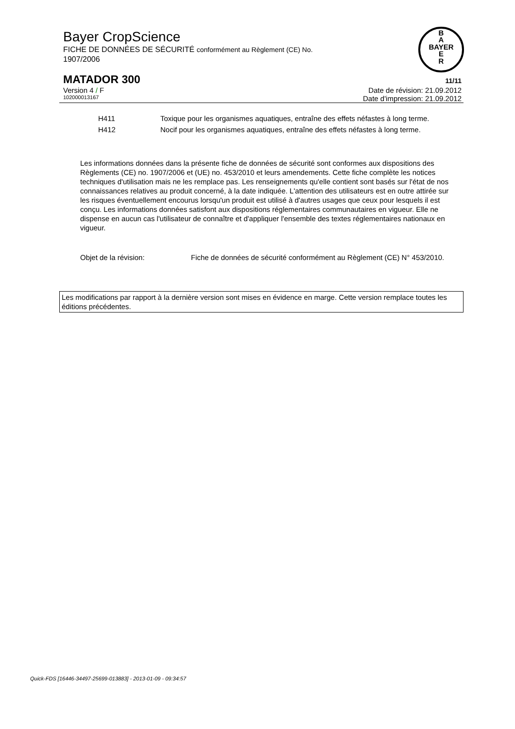Bayer CropScience
FICHE DE DONNÉES DE SÉCURITÉ conformément au Règlement (CE) No.
1907/2006
B
A
BAYER
E
R
MATADOR 300 11/11
Version 4 / F Date de révision: 21.09.2012
102000013167 Date d'impression: 21.09.2012
H411 Toxique pour les organismes aquatiques, entraîne des effets néfastes à long terme.
H412 Nocif pour les organismes aquatiques, entraîne des effets néfastes à long terme.
Les informations données dans la présente fiche de données de sécurité sont conformes aux dispositions des Règlements (CE) no. 1907/2006 et (UE) no. 453/2010 et leurs amendements. Cette fiche complète les notices techniques d'utilisation mais ne les remplace pas. Les renseignements qu'elle contient sont basés sur l'état de nos connaissances relatives au produit concerné, à la date indiquée. L'attention des utilisateurs est en outre attirée sur les risques éventuellement encourus lorsqu'un produit est utilisé à d'autres usages que ceux pour lesquels il est conçu. Les informations données satisfont aux dispositions réglementaires communautaires en vigueur. Elle ne dispense en aucun cas l'utilisateur de connaître et d'appliquer l'ensemble des textes réglementaires nationaux en vigueur.
Objet de la révision: Fiche de données de sécurité conformément au Règlement (CE) N° 453/2010.
Les modifications par rapport à la dernière version sont mises en évidence en marge. Cette version remplace toutes les éditions précédentes.
Quick-FDS [16446-34497-25699-013883] - 2013-01-09 - 09:34:57